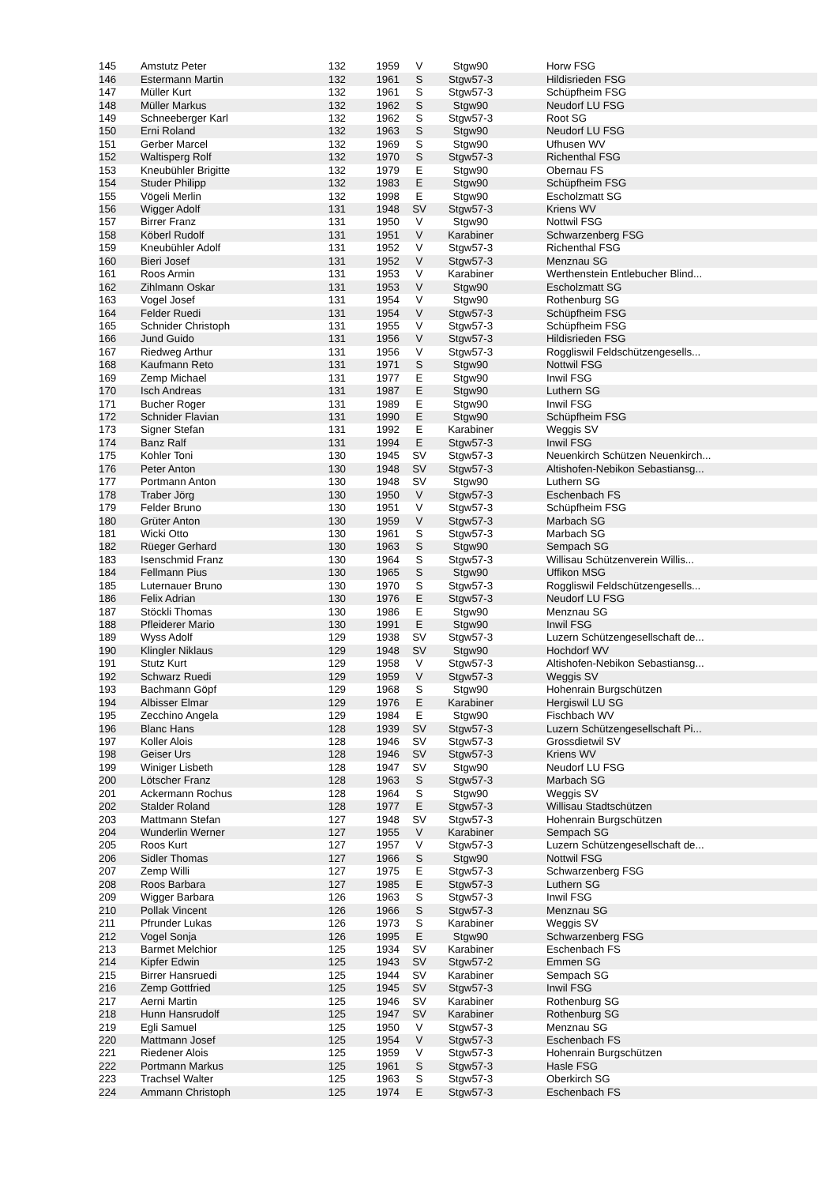| 145 | Amstutz Peter | 132 | 1959 | V | Stgw90 | Horw FSG |
| 146 | Estermann Martin | 132 | 1961 | S | Stgw57-3 | Hildisrieden FSG |
| 147 | Müller Kurt | 132 | 1961 | S | Stgw57-3 | Schüpfheim FSG |
| 148 | Müller Markus | 132 | 1962 | S | Stgw90 | Neudorf LU FSG |
| 149 | Schneeberger Karl | 132 | 1962 | S | Stgw57-3 | Root SG |
| 150 | Erni Roland | 132 | 1963 | S | Stgw90 | Neudorf LU FSG |
| 151 | Gerber Marcel | 132 | 1969 | S | Stgw90 | Ufhusen WV |
| 152 | Waltisperg Rolf | 132 | 1970 | S | Stgw57-3 | Richenthal FSG |
| 153 | Kneubühler Brigitte | 132 | 1979 | E | Stgw90 | Obernau FS |
| 154 | Studer Philipp | 132 | 1983 | E | Stgw90 | Schüpfheim FSG |
| 155 | Vögeli Merlin | 132 | 1998 | E | Stgw90 | Escholzmatt SG |
| 156 | Wigger Adolf | 131 | 1948 | SV | Stgw57-3 | Kriens WV |
| 157 | Birrer Franz | 131 | 1950 | V | Stgw90 | Nottwil FSG |
| 158 | Köberl Rudolf | 131 | 1951 | V | Karabiner | Schwarzenberg FSG |
| 159 | Kneubühler Adolf | 131 | 1952 | V | Stgw57-3 | Richenthal FSG |
| 160 | Bieri Josef | 131 | 1952 | V | Stgw57-3 | Menznau SG |
| 161 | Roos Armin | 131 | 1953 | V | Karabiner | Werthenstein Entlebucher Blind... |
| 162 | Zihlmann Oskar | 131 | 1953 | V | Stgw90 | Escholzmatt SG |
| 163 | Vogel Josef | 131 | 1954 | V | Stgw90 | Rothenburg SG |
| 164 | Felder Ruedi | 131 | 1954 | V | Stgw57-3 | Schüpfheim FSG |
| 165 | Schnider Christoph | 131 | 1955 | V | Stgw57-3 | Schüpfheim FSG |
| 166 | Jund Guido | 131 | 1956 | V | Stgw57-3 | Hildisrieden FSG |
| 167 | Riedweg Arthur | 131 | 1956 | V | Stgw57-3 | Roggliswil Feldschützengesells... |
| 168 | Kaufmann Reto | 131 | 1971 | S | Stgw90 | Nottwil FSG |
| 169 | Zemp Michael | 131 | 1977 | E | Stgw90 | Inwil FSG |
| 170 | Isch Andreas | 131 | 1987 | E | Stgw90 | Luthern SG |
| 171 | Bucher Roger | 131 | 1989 | E | Stgw90 | Inwil FSG |
| 172 | Schnider Flavian | 131 | 1990 | E | Stgw90 | Schüpfheim FSG |
| 173 | Signer Stefan | 131 | 1992 | E | Karabiner | Weggis SV |
| 174 | Banz Ralf | 131 | 1994 | E | Stgw57-3 | Inwil FSG |
| 175 | Kohler Toni | 130 | 1945 | SV | Stgw57-3 | Neuenkirch Schützen Neuenkirch... |
| 176 | Peter Anton | 130 | 1948 | SV | Stgw57-3 | Altishofen-Nebikon Sebastiansg... |
| 177 | Portmann Anton | 130 | 1948 | SV | Stgw90 | Luthern SG |
| 178 | Traber Jörg | 130 | 1950 | V | Stgw57-3 | Eschenbach FS |
| 179 | Felder Bruno | 130 | 1951 | V | Stgw57-3 | Schüpfheim FSG |
| 180 | Grüter Anton | 130 | 1959 | V | Stgw57-3 | Marbach SG |
| 181 | Wicki Otto | 130 | 1961 | S | Stgw57-3 | Marbach SG |
| 182 | Rüeger Gerhard | 130 | 1963 | S | Stgw90 | Sempach SG |
| 183 | Isenschmid Franz | 130 | 1964 | S | Stgw57-3 | Willisau Schützenverein Willis... |
| 184 | Fellmann Pius | 130 | 1965 | S | Stgw90 | Uffikon MSG |
| 185 | Luternauer Bruno | 130 | 1970 | S | Stgw57-3 | Roggliswil Feldschützengesells... |
| 186 | Felix Adrian | 130 | 1976 | E | Stgw57-3 | Neudorf LU FSG |
| 187 | Stöckli Thomas | 130 | 1986 | E | Stgw90 | Menznau SG |
| 188 | Pfleiderer Mario | 130 | 1991 | E | Stgw90 | Inwil FSG |
| 189 | Wyss Adolf | 129 | 1938 | SV | Stgw57-3 | Luzern Schützengesellschaft de... |
| 190 | Klingler Niklaus | 129 | 1948 | SV | Stgw90 | Hochdorf WV |
| 191 | Stutz Kurt | 129 | 1958 | V | Stgw57-3 | Altishofen-Nebikon Sebastiansg... |
| 192 | Schwarz Ruedi | 129 | 1959 | V | Stgw57-3 | Weggis SV |
| 193 | Bachmann Göpf | 129 | 1968 | S | Stgw90 | Hohenrain Burgschützen |
| 194 | Albisser Elmar | 129 | 1976 | E | Karabiner | Hergiswil LU SG |
| 195 | Zecchino Angela | 129 | 1984 | E | Stgw90 | Fischbach WV |
| 196 | Blanc Hans | 128 | 1939 | SV | Stgw57-3 | Luzern Schützengesellschaft Pi... |
| 197 | Koller Alois | 128 | 1946 | SV | Stgw57-3 | Grossdietwil SV |
| 198 | Geiser Urs | 128 | 1946 | SV | Stgw57-3 | Kriens WV |
| 199 | Winiger Lisbeth | 128 | 1947 | SV | Stgw90 | Neudorf LU FSG |
| 200 | Lötscher Franz | 128 | 1963 | S | Stgw57-3 | Marbach SG |
| 201 | Ackermann Rochus | 128 | 1964 | S | Stgw90 | Weggis SV |
| 202 | Stalder Roland | 128 | 1977 | E | Stgw57-3 | Willisau Stadtschützen |
| 203 | Mattmann Stefan | 127 | 1948 | SV | Stgw57-3 | Hohenrain Burgschützen |
| 204 | Wunderlin Werner | 127 | 1955 | V | Karabiner | Sempach SG |
| 205 | Roos Kurt | 127 | 1957 | V | Stgw57-3 | Luzern Schützengesellschaft de... |
| 206 | Sidler Thomas | 127 | 1966 | S | Stgw90 | Nottwil FSG |
| 207 | Zemp Willi | 127 | 1975 | E | Stgw57-3 | Schwarzenberg FSG |
| 208 | Roos Barbara | 127 | 1985 | E | Stgw57-3 | Luthern SG |
| 209 | Wigger Barbara | 126 | 1963 | S | Stgw57-3 | Inwil FSG |
| 210 | Pollak Vincent | 126 | 1966 | S | Stgw57-3 | Menznau SG |
| 211 | Pfrunder Lukas | 126 | 1973 | S | Karabiner | Weggis SV |
| 212 | Vogel Sonja | 126 | 1995 | E | Stgw90 | Schwarzenberg FSG |
| 213 | Barmet Melchior | 125 | 1934 | SV | Karabiner | Eschenbach FS |
| 214 | Kipfer Edwin | 125 | 1943 | SV | Stgw57-2 | Emmen SG |
| 215 | Birrer Hansruedi | 125 | 1944 | SV | Karabiner | Sempach SG |
| 216 | Zemp Gottfried | 125 | 1945 | SV | Stgw57-3 | Inwil FSG |
| 217 | Aerni Martin | 125 | 1946 | SV | Karabiner | Rothenburg SG |
| 218 | Hunn Hansrudolf | 125 | 1947 | SV | Karabiner | Rothenburg SG |
| 219 | Egli Samuel | 125 | 1950 | V | Stgw57-3 | Menznau SG |
| 220 | Mattmann Josef | 125 | 1954 | V | Stgw57-3 | Eschenbach FS |
| 221 | Riedener Alois | 125 | 1959 | V | Stgw57-3 | Hohenrain Burgschützen |
| 222 | Portmann Markus | 125 | 1961 | S | Stgw57-3 | Hasle FSG |
| 223 | Trachsel Walter | 125 | 1963 | S | Stgw57-3 | Oberkirch SG |
| 224 | Ammann Christoph | 125 | 1974 | E | Stgw57-3 | Eschenbach FS |